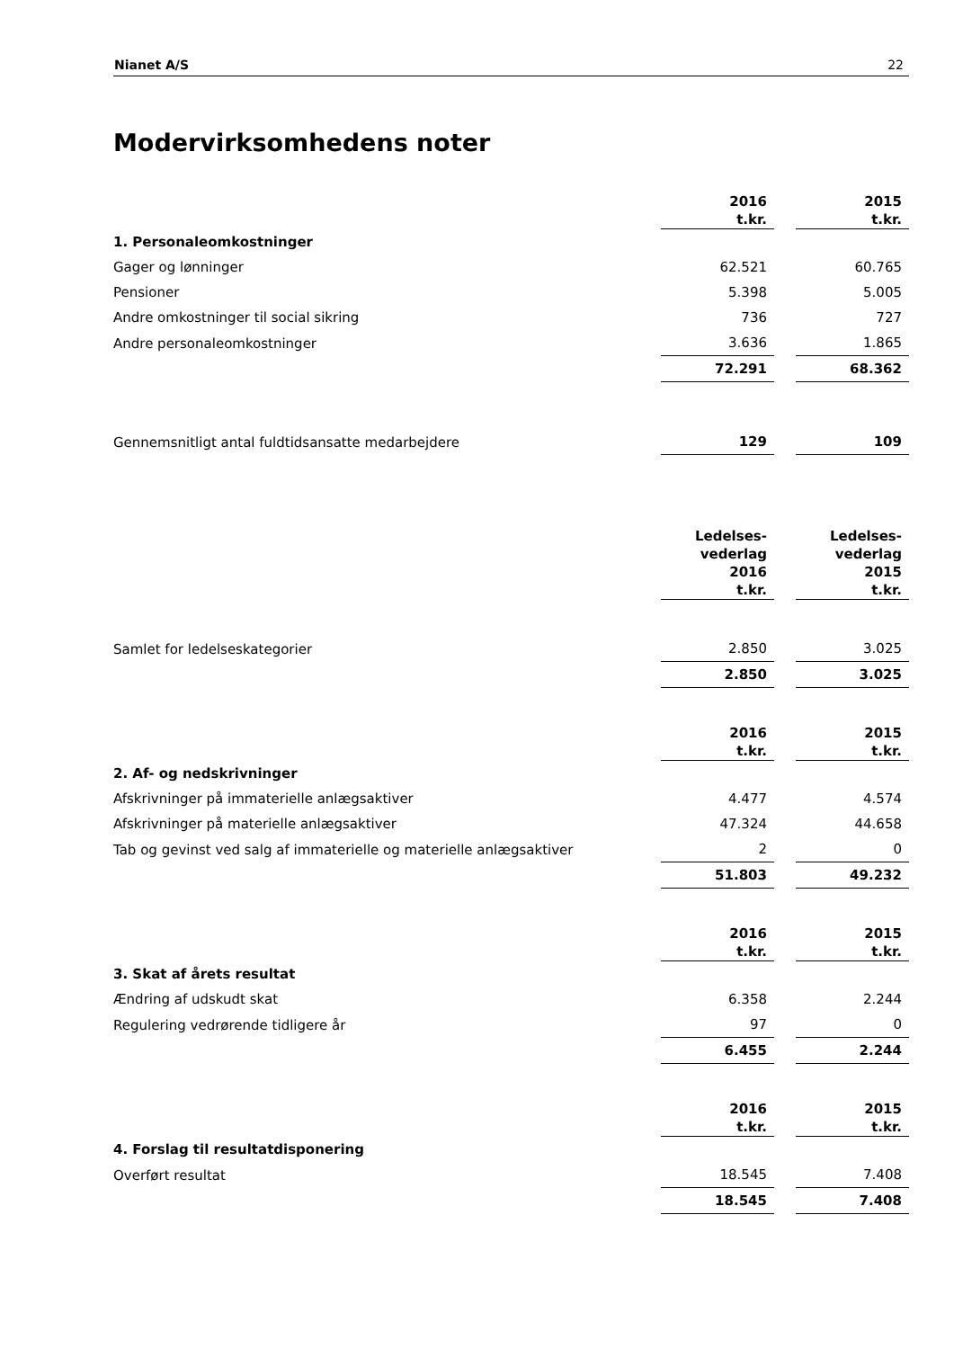Nianet A/S 22
Modervirksomhedens noter
| | 2016 t.kr. | | 2015 t.kr. |
| 1. Personaleomkostninger | | | |
| Gager og lønninger | 62.521 | | 60.765 |
| Pensioner | 5.398 | | 5.005 |
| Andre omkostninger til social sikring | 736 | | 727 |
| Andre personaleomkostninger | 3.636 | | 1.865 |
| | 72.291 | | 68.362 |
| Gennemsnitligt antal fuldtidsansatte medarbejdere | 129 | | 109 |
| | Ledelses- vederlag 2016 t.kr. | | Ledelses- vederlag 2015 t.kr. |
| Samlet for ledelseskategorier | 2.850 | | 3.025 |
| | 2.850 | | 3.025 |
| | 2016 t.kr. | | 2015 t.kr. |
| 2. Af- og nedskrivninger | | | |
| Afskrivninger på immaterielle anlægsaktiver | 4.477 | | 4.574 |
| Afskrivninger på materielle anlægsaktiver | 47.324 | | 44.658 |
| Tab og gevinst ved salg af immaterielle og materielle anlægsaktiver | 2 | | 0 |
| | 51.803 | | 49.232 |
| | 2016 t.kr. | | 2015 t.kr. |
| 3. Skat af årets resultat | | | |
| Ændring af udskudt skat | 6.358 | | 2.244 |
| Regulering vedrørende tidligere år | 97 | | 0 |
| | 6.455 | | 2.244 |
| | 2016 t.kr. | | 2015 t.kr. |
| 4. Forslag til resultatdisponering | | | |
| Overført resultat | 18.545 | | 7.408 |
| | 18.545 | | 7.408 |